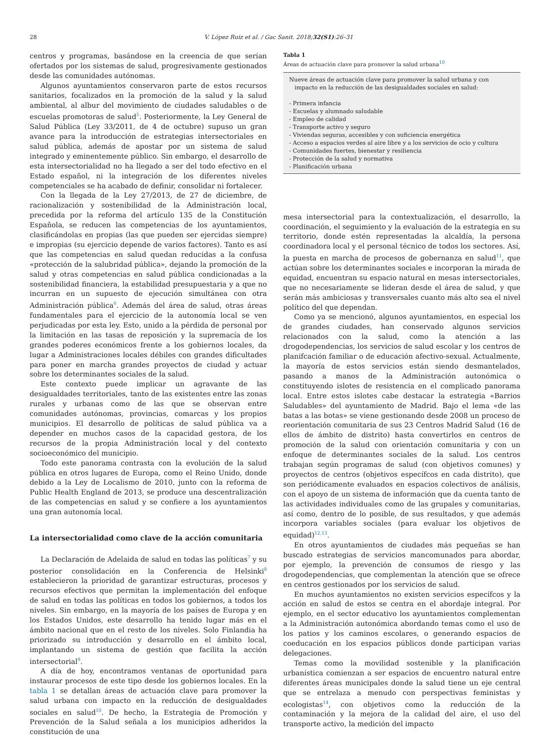28
V. López Ruiz et al. / Gac Sanit. 2018;32(S1):26–31
centros y programas, basándose en la creencia de que serían ofertados por los sistemas de salud, progresivamente gestionados desde las comunidades autónomas.
Algunos ayuntamientos conservaron parte de estos recursos sanitarios, focalizados en la promoción de la salud y la salud ambiental, al albur del movimiento de ciudades saludables o de escuelas promotoras de salud<sup>5</sup>. Posteriormente, la Ley General de Salud Pública (Ley 33/2011, de 4 de octubre) supuso un gran avance para la introducción de estrategias intersectoriales en salud pública, además de apostar por un sistema de salud integrado y eminentemente público. Sin embargo, el desarrollo de esta intersectorialidad no ha llegado a ser del todo efectivo en el Estado español, ni la integración de los diferentes niveles competenciales se ha acabado de definir, consolidar ni fortalecer.
Con la llegada de la Ley 27/2013, de 27 de diciembre, de racionalización y sostenibilidad de la Administración local, precedida por la reforma del artículo 135 de la Constitución Española, se reducen las competencias de los ayuntamientos, clasificándolas en propias (las que pueden ser ejercidas siempre) e impropias (su ejercicio depende de varios factores). Tanto es así que las competencias en salud quedan reducidas a la confusa «protección de la salubridad pública», dejando la promoción de la salud y otras competencias en salud pública condicionadas a la sostenibilidad financiera, la estabilidad presupuestaria y a que no incurran en un supuesto de ejecución simultánea con otra Administración pública<sup>6</sup>. Además del área de salud, otras áreas fundamentales para el ejercicio de la autonomía local se ven perjudicadas por esta ley. Esto, unido a la pérdida de personal por la limitación en las tasas de reposición y la supremacía de los grandes poderes económicos frente a los gobiernos locales, da lugar a Administraciones locales débiles con grandes dificultades para poner en marcha grandes proyectos de ciudad y actuar sobre los determinantes sociales de la salud.
Este contexto puede implicar un agravante de las desigualdades territoriales, tanto de las existentes entre las zonas rurales y urbanas como de las que se observan entre comunidades autónomas, provincias, comarcas y los propios municipios. El desarrollo de políticas de salud pública va a depender en muchos casos de la capacidad gestora, de los recursos de la propia Administración local y del contexto socioeconómico del municipio.
Todo este panorama contrasta con la evolución de la salud pública en otros lugares de Europa, como el Reino Unido, donde debido a la Ley de Localismo de 2010, junto con la reforma de Public Health England de 2013, se produce una descentralización de las competencias en salud y se confiere a los ayuntamientos una gran autonomía local.
La intersectorialidad como clave de la acción comunitaria
La Declaración de Adelaida de salud en todas las políticas<sup>7</sup> y su posterior consolidación en la Conferencia de Helsinki<sup>8</sup> establecieron la prioridad de garantizar estructuras, procesos y recursos efectivos que permitan la implementación del enfoque de salud en todas las políticas en todos los gobiernos, a todos los niveles. Sin embargo, en la mayoría de los países de Europa y en los Estados Unidos, este desarrollo ha tenido lugar más en el ámbito nacional que en el resto de los niveles. Solo Finlandia ha priorizado su introducción y desarrollo en el ámbito local, implantando un sistema de gestión que facilita la acción intersectorial<sup>9</sup>.
A día de hoy, encontramos ventanas de oportunidad para instaurar procesos de este tipo desde los gobiernos locales. En la tabla 1 se detallan áreas de actuación clave para promover la salud urbana con impacto en la reducción de desigualdades sociales en salud<sup>10</sup>. De hecho, la Estrategia de Promoción y Prevención de la Salud señala a los municipios adheridos la constitución de una
Tabla 1
Áreas de actuación clave para promover la salud urbana<sup>10</sup>
| Nueve áreas de actuación clave para promover la salud urbana y con impacto en la reducción de las desigualdades sociales en salud: |
| - Primera infancia |
| - Escuelas y alumnado saludable |
| - Empleo de calidad |
| - Transporte activo y seguro |
| - Viviendas seguras, accesibles y con suficiencia energética |
| - Acceso a espacios verdes al aire libre y a los servicios de ocio y cultura |
| - Comunidades fuertes, bienestar y resiliencia |
| - Protección de la salud y normativa |
| - Planificación urbana |
mesa intersectorial para la contextualización, el desarrollo, la coordinación, el seguimiento y la evaluación de la estrategia en su territorio, donde estén representadas la alcaldía, la persona coordinadora local y el personal técnico de todos los sectores. Así, la puesta en marcha de procesos de gobernanza en salud<sup>11</sup>, que actúan sobre los determinantes sociales e incorporan la mirada de equidad, encuentran su espacio natural en mesas intersectoriales, que no necesariamente se lideran desde el área de salud, y que serán más ambiciosas y transversales cuanto más alto sea el nivel político del que dependan.
Como ya se mencionó, algunos ayuntamientos, en especial los de grandes ciudades, han conservado algunos servicios relacionados con la salud, como la atención a las drogodependencias, los servicios de salud escolar y los centros de planifcación familiar o de educación afectivo-sexual. Actualmente, la mayoría de estos servicios están siendo desmantelados, pasando a manos de la Administración autonómica o constituyendo islotes de resistencia en el complicado panorama local. Entre estos islotes cabe destacar la estrategia «Barrios Saludables» del ayuntamiento de Madrid. Bajo el lema «de las batas a las botas» se viene gestionando desde 2008 un proceso de reorientación comunitaria de sus 23 Centros Madrid Salud (16 de ellos de ámbito de distrito) hasta convertirlos en centros de promoción de la salud con orientación comunitaria y con un enfoque de determinantes sociales de la salud. Los centros trabajan según programas de salud (con objetivos comunes) y proyectos de centros (objetivos específcos en cada distrito), que son periódicamente evaluados en espacios colectivos de análisis, con el apoyo de un sistema de información que da cuenta tanto de las actividades individuales como de las grupales y comunitarias, así como, dentro de lo posible, de sus resultados, y que además incorpora variables sociales (para evaluar los objetivos de equidad)<sup>12,13</sup>.
En otros ayuntamientos de ciudades más pequeñas se han buscado estrategias de servicios mancomunados para abordar, por ejemplo, la prevención de consumos de riesgo y las drogodependencias, que complementan la atención que se ofrece en centros gestionados por los servicios de salud.
En muchos ayuntamientos no existen servicios específcos y la acción en salud de estos se centra en el abordaje integral. Por ejemplo, en el sector educativo los ayuntamientos complementan a la Administración autonómica abordando temas como el uso de los patios y los caminos escolares, o generando espacios de coeducación en los espacios públicos donde participan varias delegaciones.
Temas como la movilidad sostenible y la planificación urbanística comienzan a ser espacios de encuentro natural entre diferentes áreas municipales donde la salud tiene un eje central que se entrelaza a menudo con perspectivas feministas y ecologistas<sup>14</sup>, con objetivos como la reducción de la contaminación y la mejora de la calidad del aire, el uso del transporte activo, la medición del impacto